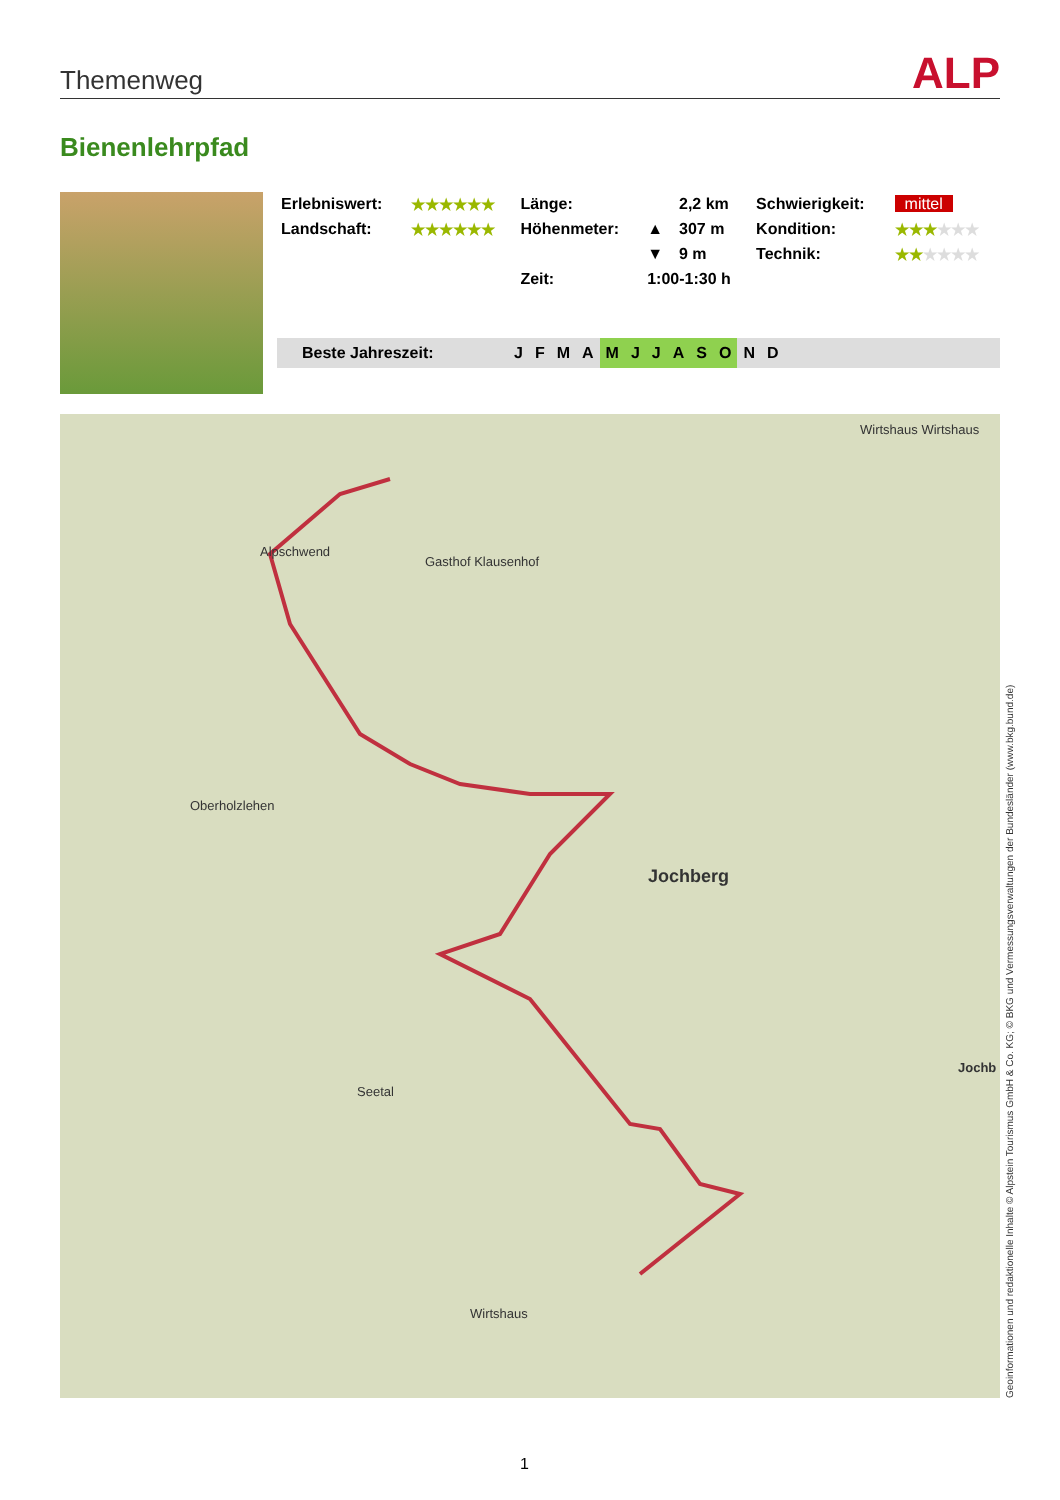Themenweg ALP
Bienenlehrpfad
| Erlebniswert: | ★★★★★★ | Länge: | | 2,2 km | Schwierigkeit: | mittel |
| Landschaft: | ★★★★★★ | Höhenmeter: | ▲ | 307 m | Kondition: | ★★★ ★★★ |
| | | | ▼ | 9 m | Technik: | ★★ ★★★★ |
| | | Zeit: | 1:00-1:30 h | | | |
Beste Jahreszeit: JFMA MJJASO N D
Alpschwend
Gasthof Klausenhof
Wirtshaus Wirtshaus
Oberholzlehen
Jochberg
Seetal
Wirtshaus
Jochb
Geoinformationen und redaktionelle Inhalte © Alpstein Tourismus GmbH & Co. KG; © BKG und Vermessungsverwaltungen der Bundesländer (www.bkg.bund.de)
1